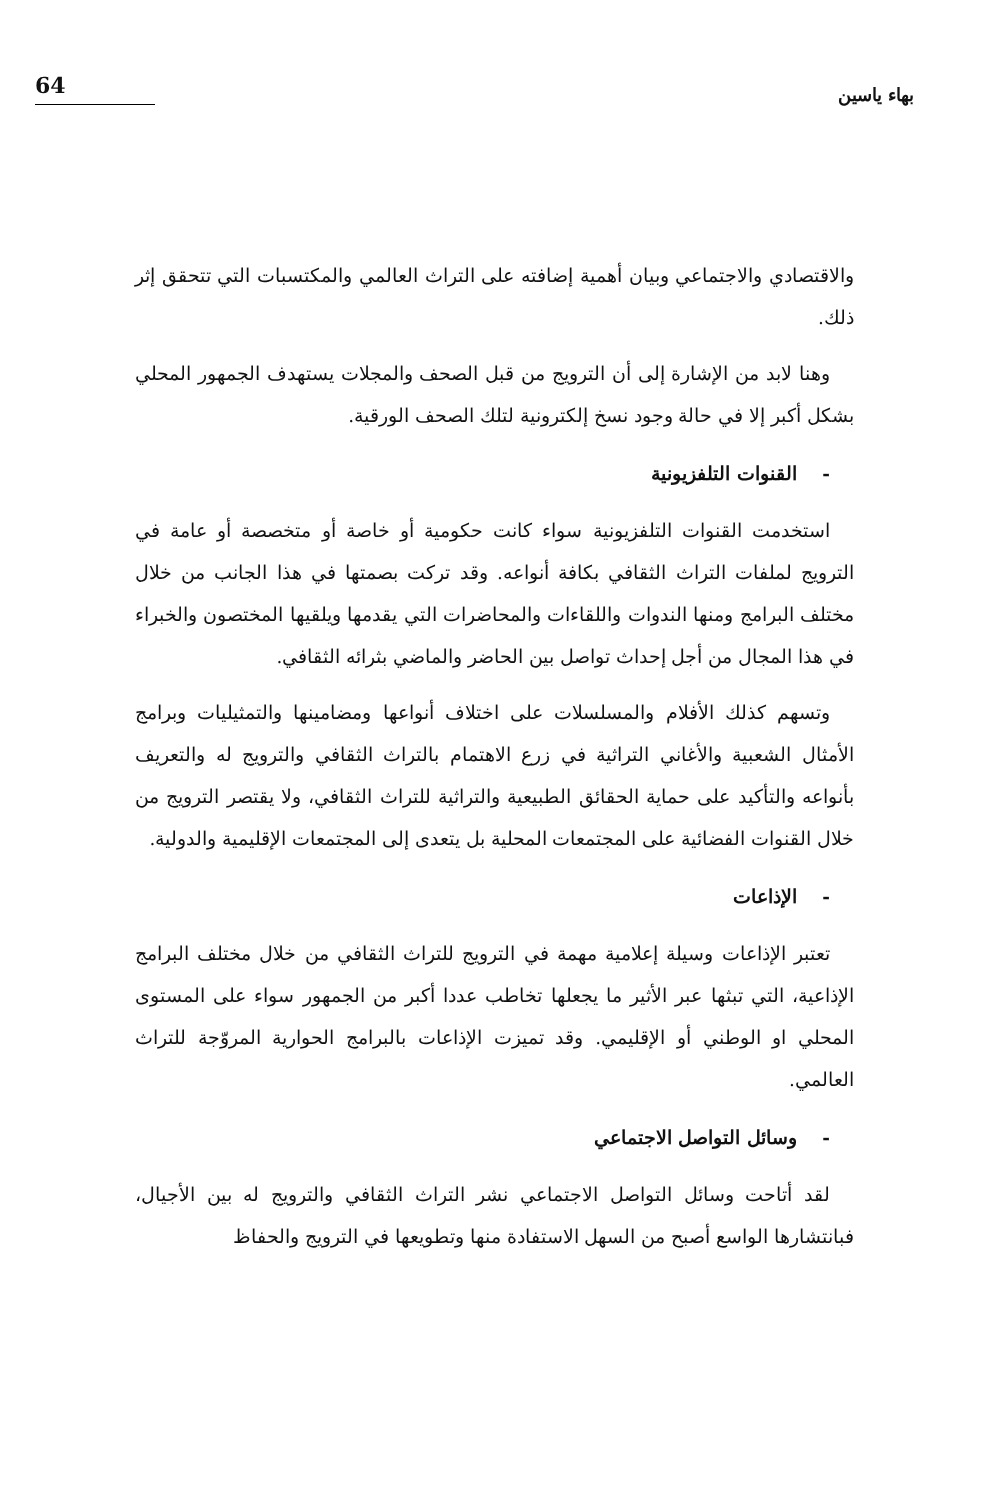بهاء ياسين
64
والاقتصادي والاجتماعي وبيان أهمية إضافته على التراث العالمي والمكتسبات التي تتحقق إثر ذلك.
وهنا لابد من الإشارة إلى أن الترويج من قبل الصحف والمجلات يستهدف الجمهور المحلي بشكل أكبر إلا في حالة وجود نسخ إلكترونية لتلك الصحف الورقية.
- القنوات التلفزيونية
استخدمت القنوات التلفزيونية سواء كانت حكومية أو خاصة أو متخصصة أو عامة في الترويج لملفات التراث الثقافي بكافة أنواعه. وقد تركت بصمتها في هذا الجانب من خلال مختلف البرامج ومنها الندوات واللقاءات والمحاضرات التي يقدمها ويلقيها المختصون والخبراء في هذا المجال من أجل إحداث تواصل بين الحاضر والماضي بثرائه الثقافي.
وتسهم كذلك الأفلام والمسلسلات على اختلاف أنواعها ومضامينها والتمثيليات وبرامج الأمثال الشعبية والأغاني التراثية في زرع الاهتمام بالتراث الثقافي والترويج له والتعريف بأنواعه والتأكيد على حماية الحقائق الطبيعية والتراثية للتراث الثقافي، ولا يقتصر الترويج من خلال القنوات الفضائية على المجتمعات المحلية بل يتعدى إلى المجتمعات الإقليمية والدولية.
- الإذاعات
تعتبر الإذاعات وسيلة إعلامية مهمة في الترويج للتراث الثقافي من خلال مختلف البرامج الإذاعية، التي تبثها عبر الأثير ما يجعلها تخاطب عددا أكبر من الجمهور سواء على المستوى المحلي او الوطني أو الإقليمي. وقد تميزت الإذاعات بالبرامج الحوارية المروّجة للتراث العالمي.
- وسائل التواصل الاجتماعي
لقد أتاحت وسائل التواصل الاجتماعي نشر التراث الثقافي والترويج له بين الأجيال، فبانتشارها الواسع أصبح من السهل الاستفادة منها وتطويعها في الترويج والحفاظ